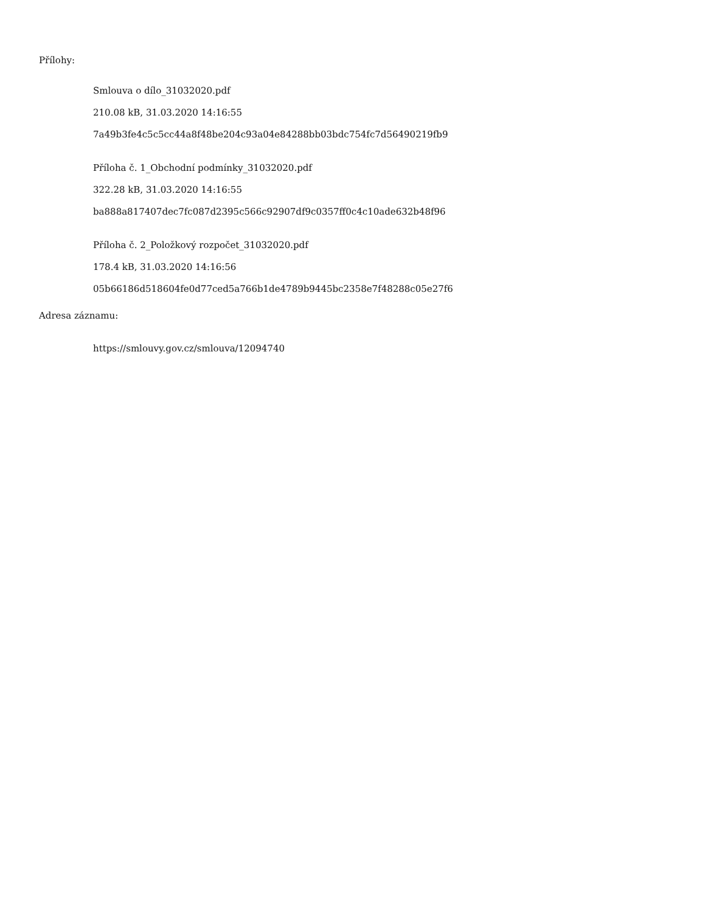Přílohy:
Smlouva o dílo_31032020.pdf
210.08 kB, 31.03.2020 14:16:55
7a49b3fe4c5c5cc44a8f48be204c93a04e84288bb03bdc754fc7d56490219fb9
Příloha č. 1_Obchodní podmínky_31032020.pdf
322.28 kB, 31.03.2020 14:16:55
ba888a817407dec7fc087d2395c566c92907df9c0357ff0c4c10ade632b48f96
Příloha č. 2_Položkový rozpočet_31032020.pdf
178.4 kB, 31.03.2020 14:16:56
05b66186d518604fe0d77ced5a766b1de4789b9445bc2358e7f48288c05e27f6
Adresa záznamu:
https://smlouvy.gov.cz/smlouva/12094740